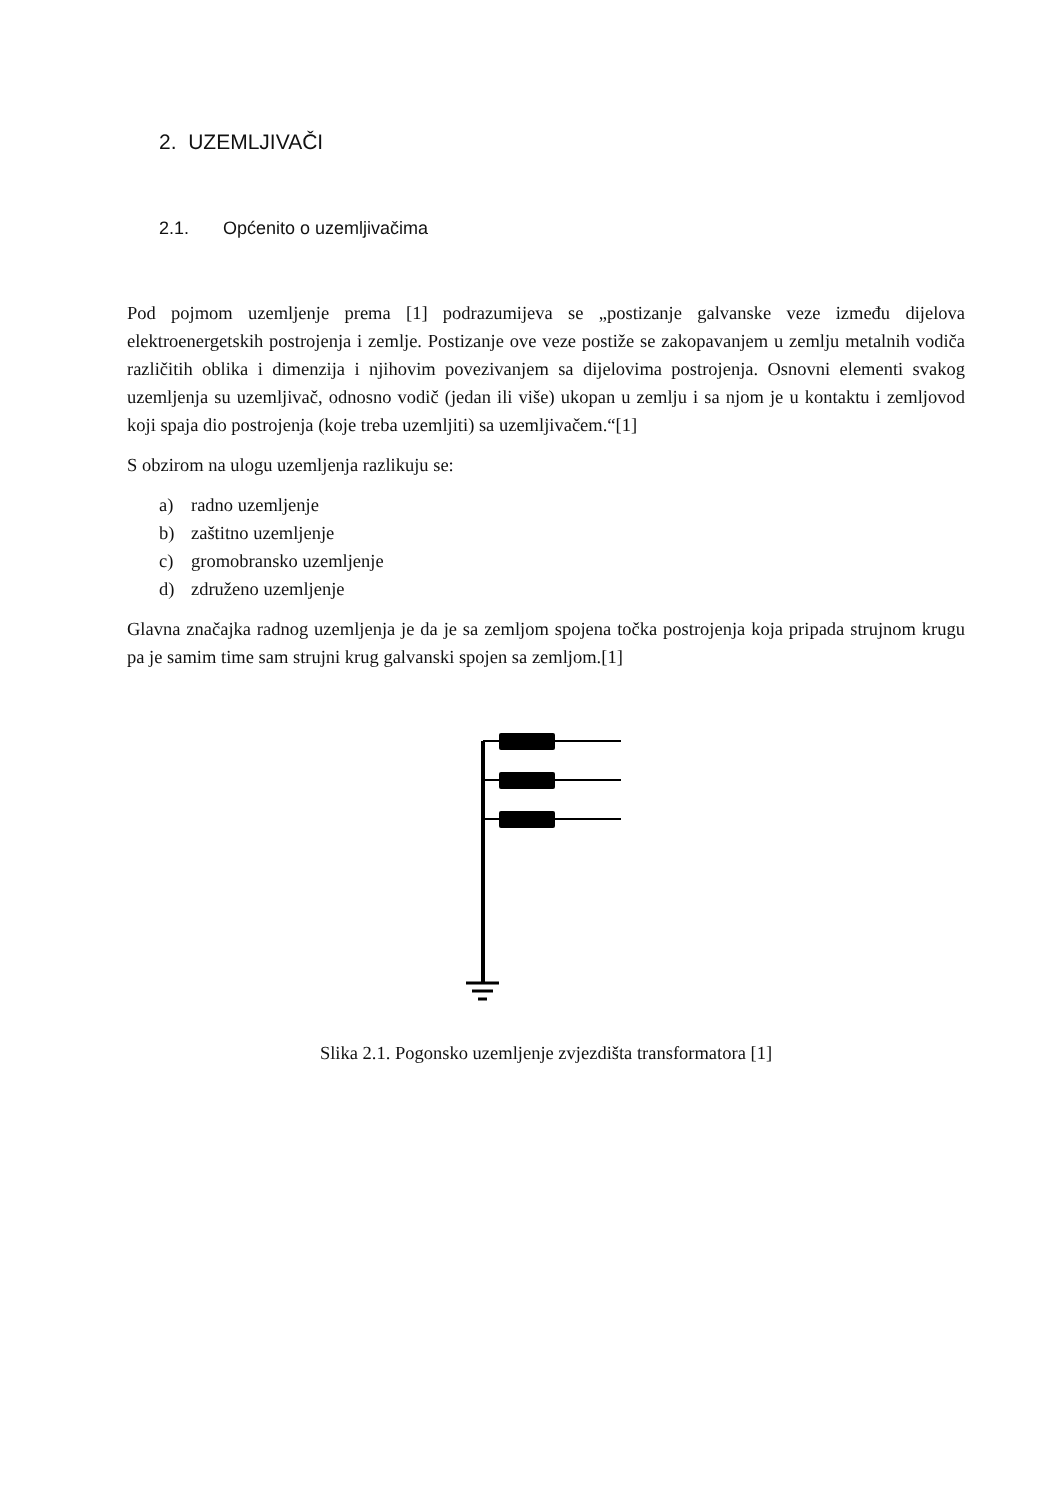2. UZEMLJIVAČI
2.1. Općenito o uzemljivačima
Pod pojmom uzemljenje prema [1] podrazumijeva se „postizanje galvanske veze između dijelova elektroenergetskih postrojenja i zemlje. Postizanje ove veze postiže se zakopavanjem u zemlju metalnih vodiča različitih oblika i dimenzija i njihovim povezivanjem sa dijelovima postrojenja. Osnovni elementi svakog uzemljenja su uzemljivač, odnosno vodič (jedan ili više) ukopan u zemlju i sa njom je u kontaktu i zemljovod koji spaja dio postrojenja (koje treba uzemljiti) sa uzemljivačem.“[1]
S obzirom na ulogu uzemljenja razlikuju se:
a) radno uzemljenje
b) zaštitno uzemljenje
c) gromobransko uzemljenje
d) združeno uzemljenje
Glavna značajka radnog uzemljenja je da je sa zemljom spojena točka postrojenja koja pripada strujnom krugu pa je samim time sam strujni krug galvanski spojen sa zemljom.[1]
Slika 2.1. Pogonsko uzemljenje zvjezdišta transformatora [1]